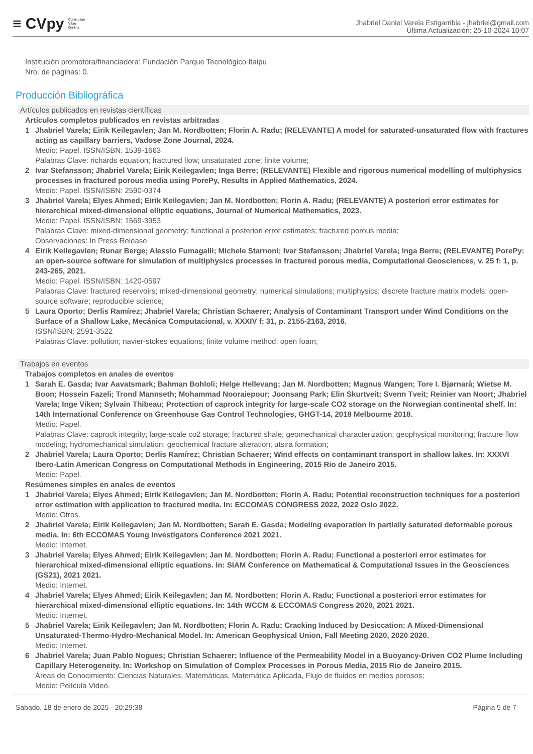≡ CVpy Curriculum
Vitae
On-line
Jhabriel Daniel Varela Estigarribia - jhabriel@gmail.com
Última Actualización: 25-10-2024 10:07
Institución promotora/financiadora: Fundación Parque Tecnológico Itaipu
Nro. de páginas: 0.
Producción Bibliográfica
Artículos publicados en revistas científicas
Artículos completos publicados en revistas arbitradas
1 Jhabriel Varela; Eirik Keilegavlen; Jan M. Nordbotten; Florin A. Radu; (RELEVANTE) A model for saturated-unsaturated flow with fractures acting as capillary barriers, Vadose Zone Journal, 2024.
Medio: Papel. ISSN/ISBN: 1539-1663
Palabras Clave: richards equation; fractured flow; unsaturated zone; finite volume;
2 Ivar Stefansson; Jhabriel Varela; Eirik Keilegavlen; Inga Berre; (RELEVANTE) Flexible and rigorous numerical modelling of multiphysics processes in fractured porous media using PorePy, Results in Applied Mathematics, 2024.
Medio: Papel. ISSN/ISBN: 2590-0374
3 Jhabriel Varela; Elyes Ahmed; Eirik Keilegavlen; Jan M. Nordbotten; Florin A. Radu; (RELEVANTE) A posteriori error estimates for hierarchical mixed-dimensional elliptic equations, Journal of Numerical Mathematics, 2023.
Medio: Papel. ISSN/ISBN: 1569-3953
Palabras Clave: mixed-dimensional geometry; functional a posteriori error estimates; fractured porous media;
Observaciones: In Press Release
4 Eirik Keilegavlen; Runar Berge; Alessio Fumagalli; Michele Starnoni; Ivar Stefansson; Jhabriel Varela; Inga Berre; (RELEVANTE) PorePy: an open-source software for simulation of multiphysics processes in fractured porous media, Computational Geosciences, v. 25 f: 1, p. 243-265, 2021.
Medio: Papel. ISSN/ISBN: 1420-0597
Palabras Clave: fractured reservoirs; mixed-dimensional geometry; numerical simulations; multiphysics; discrete fracture matrix models; open-source software; reproducible science;
5 Laura Oporto; Derlis Ramírez; Jhabriel Varela; Christian Schaerer; Analysis of Contaminant Transport under Wind Conditions on the Surface of a Shallow Lake, Mecánica Computacional, v. XXXIV f: 31, p. 2155-2163, 2016.
ISSN/ISBN: 2591-3522
Palabras Clave: pollution; navier-stokes equations; finite volume method; open foam;
Trabajos en eventos
Trabajos completos en anales de eventos
1 Sarah E. Gasda; Ivar Aavatsmark; Bahman Bohloli; Helge Hellevang; Jan M. Nordbotten; Magnus Wangen; Tore I. Bjørnarå; Wietse M. Boon; Hossein Fazeli; Trond Mannseth; Mohammad Nooraiepour; Joonsang Park; Elin Skurtveit; Svenn Tveit; Reinier van Noort; Jhabriel Varela; Inge Viken; Sylvain Thibeau; Protection of caprock integrity for large-scale CO2 storage on the Norwegian continental shelf. In: 14th International Conference on Greenhouse Gas Control Technologies, GHGT-14, 2018 Melbourne 2018.
Medio: Papel.
Palabras Clave: caprock integrity; large-scale co2 storage; fractured shale; geomechanical characterization; geophysical monitoring; fracture flow modeling; hydromechanical simulation; geochemical fracture alteration; utsira formation;
2 Jhabriel Varela; Laura Oporto; Derlis Ramírez; Christian Schaerer; Wind effects on contaminant transport in shallow lakes. In: XXXVI Ibero-Latin American Congress on Computational Methods in Engineering, 2015 Rio de Janeiro 2015.
Medio: Papel.
Resúmenes simples en anales de eventos
1 Jhabriel Varela; Elyes Ahmed; Eirik Keilegavlen; Jan M. Nordbotten; Florin A. Radu; Potential reconstruction techniques for a posteriori error estimation with application to fractured media. In: ECCOMAS CONGRESS 2022, 2022 Oslo 2022.
Medio: Otros.
2 Jhabriel Varela; Eirik Keilegavlen; Jan M. Nordbotten; Sarah E. Gasda; Modeling evaporation in partially saturated deformable porous media. In: 6th ECCOMAS Young Investigators Conference 2021 2021.
Medio: Internet.
3 Jhabriel Varela; Elyes Ahmed; Eirik Keilegavlen; Jan M. Nordbotten; Florin A. Radu; Functional a posteriori error estimates for hierarchical mixed-dimensional elliptic equations. In: SIAM Conference on Mathematical & Computational Issues in the Geosciences (GS21), 2021 2021.
Medio: Internet.
4 Jhabriel Varela; Elyes Ahmed; Eirik Keilegavlen; Jan M. Nordbotten; Florin A. Radu; Functional a posteriori error estimates for hierarchical mixed-dimensional elliptic equations. In: 14th WCCM & ECCOMAS Congress 2020, 2021 2021.
Medio: Internet.
5 Jhabriel Varela; Eirik Keilegavlen; Jan M. Nordbotten; Florin A. Radu; Cracking Induced by Desiccation: A Mixed-Dimensional Unsaturated-Thermo-Hydro-Mechanical Model. In: American Geophysical Union, Fall Meeting 2020, 2020 2020.
Medio: Internet.
6 Jhabriel Varela; Juan Pablo Nogues; Christian Schaerer; Influence of the Permeability Model in a Buoyancy-Driven CO2 Plume Including Capillary Heterogeneity. In: Workshop on Simulation of Complex Processes in Porous Media, 2015 Rio de Janeiro 2015.
Áreas de Conocimiento: Ciencias Naturales, Matemáticas, Matemática Aplicada, Flujo de fluidos en medios porosos;
Medio: Película Video.
Sábado, 18 de enero de 2025 - 20:29:38 Página 5 de 7